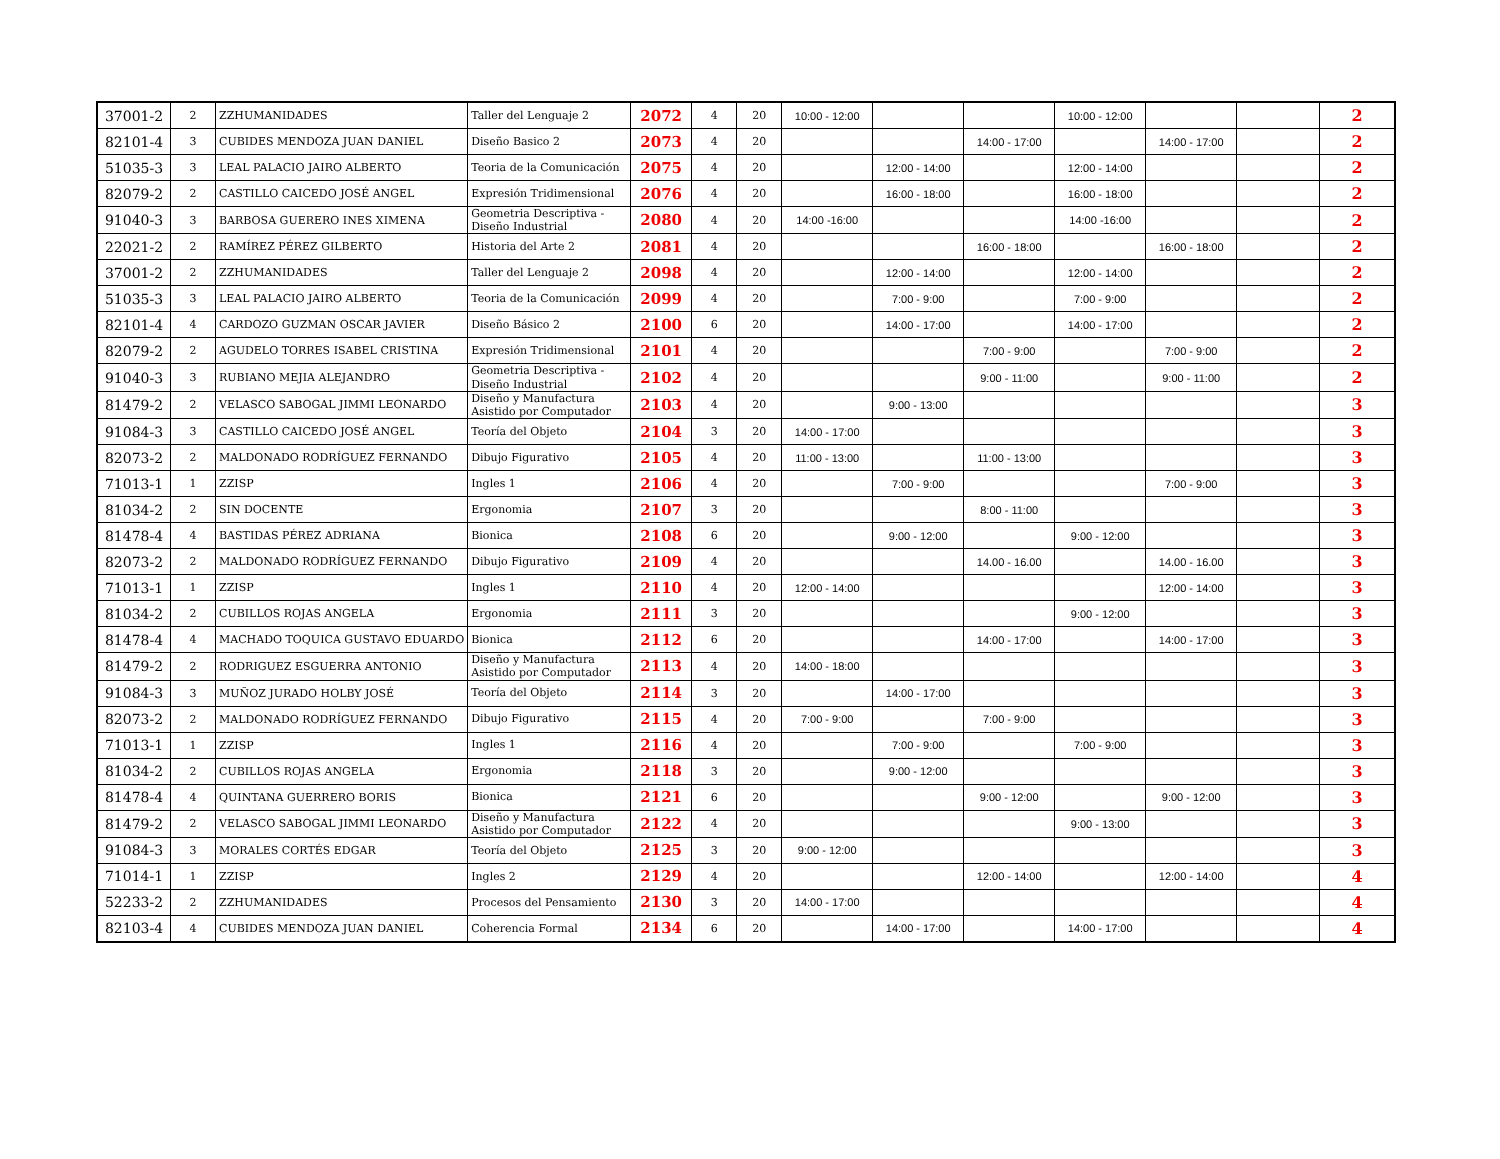| 37001-2 | 2 | ZZHUMANIDADES | Taller del Lenguaje 2 | 2072 | 4 | 20 | 10:00 - 12:00 | | | 10:00 - 12:00 | | | 2 |
| 82101-4 | 3 | CUBIDES MENDOZA JUAN DANIEL | Diseño Basico 2 | 2073 | 4 | 20 | | | 14:00 - 17:00 | | 14:00 - 17:00 | | 2 |
| 51035-3 | 3 | LEAL PALACIO JAIRO ALBERTO | Teoria de la Comunicación | 2075 | 4 | 20 | | 12:00 - 14:00 | | 12:00 - 14:00 | | | 2 |
| 82079-2 | 2 | CASTILLO CAICEDO JOSÉ ANGEL | Expresión Tridimensional | 2076 | 4 | 20 | | 16:00 - 18:00 | | 16:00 - 18:00 | | | 2 |
| 91040-3 | 3 | BARBOSA GUERERO INES XIMENA | Geometria Descriptiva - Diseño Industrial | 2080 | 4 | 20 | 14:00 -16:00 | | | 14:00 -16:00 | | | 2 |
| 22021-2 | 2 | RAMÍREZ PÉREZ GILBERTO | Historia del Arte 2 | 2081 | 4 | 20 | | | 16:00 - 18:00 | | 16:00 - 18:00 | | 2 |
| 37001-2 | 2 | ZZHUMANIDADES | Taller del Lenguaje 2 | 2098 | 4 | 20 | | 12:00 - 14:00 | | 12:00 - 14:00 | | | 2 |
| 51035-3 | 3 | LEAL PALACIO JAIRO ALBERTO | Teoria de la Comunicación | 2099 | 4 | 20 | | 7:00 - 9:00 | | 7:00 - 9:00 | | | 2 |
| 82101-4 | 4 | CARDOZO GUZMAN OSCAR JAVIER | Diseño Básico 2 | 2100 | 6 | 20 | | 14:00 - 17:00 | | 14:00 - 17:00 | | | 2 |
| 82079-2 | 2 | AGUDELO TORRES ISABEL CRISTINA | Expresión Tridimensional | 2101 | 4 | 20 | | | 7:00 - 9:00 | | 7:00 - 9:00 | | 2 |
| 91040-3 | 3 | RUBIANO MEJIA ALEJANDRO | Geometria Descriptiva - Diseño Industrial | 2102 | 4 | 20 | | | 9:00 - 11:00 | | 9:00 - 11:00 | | 2 |
| 81479-2 | 2 | VELASCO SABOGAL JIMMI LEONARDO | Diseño y Manufactura Asistido por Computador | 2103 | 4 | 20 | | 9:00 - 13:00 | | | | | 3 |
| 91084-3 | 3 | CASTILLO CAICEDO JOSÉ ANGEL | Teoría del Objeto | 2104 | 3 | 20 | 14:00 - 17:00 | | | | | | 3 |
| 82073-2 | 2 | MALDONADO RODRÍGUEZ FERNANDO | Dibujo Figurativo | 2105 | 4 | 20 | 11:00 - 13:00 | | 11:00 - 13:00 | | | | 3 |
| 71013-1 | 1 | ZZISP | Ingles 1 | 2106 | 4 | 20 | | 7:00 - 9:00 | | | 7:00 - 9:00 | | 3 |
| 81034-2 | 2 | SIN DOCENTE | Ergonomia | 2107 | 3 | 20 | | | 8:00 - 11:00 | | | | 3 |
| 81478-4 | 4 | BASTIDAS PÉREZ ADRIANA | Bionica | 2108 | 6 | 20 | | 9:00 - 12:00 | | 9:00 - 12:00 | | | 3 |
| 82073-2 | 2 | MALDONADO RODRÍGUEZ FERNANDO | Dibujo Figurativo | 2109 | 4 | 20 | | | 14.00 - 16.00 | | 14.00 - 16.00 | | 3 |
| 71013-1 | 1 | ZZISP | Ingles 1 | 2110 | 4 | 20 | 12:00 - 14:00 | | | | 12:00 - 14:00 | | 3 |
| 81034-2 | 2 | CUBILLOS ROJAS ANGELA | Ergonomia | 2111 | 3 | 20 | | | | 9:00 - 12:00 | | | 3 |
| 81478-4 | 4 | MACHADO TOQUICA GUSTAVO EDUARDO | Bionica | 2112 | 6 | 20 | | | 14:00 - 17:00 | | 14:00 - 17:00 | | 3 |
| 81479-2 | 2 | RODRIGUEZ ESGUERRA ANTONIO | Diseño y Manufactura Asistido por Computador | 2113 | 4 | 20 | 14:00 - 18:00 | | | | | | 3 |
| 91084-3 | 3 | MUÑOZ JURADO HOLBY JOSÉ | Teoría del Objeto | 2114 | 3 | 20 | | 14:00 - 17:00 | | | | | 3 |
| 82073-2 | 2 | MALDONADO RODRÍGUEZ FERNANDO | Dibujo Figurativo | 2115 | 4 | 20 | 7:00 - 9:00 | | 7:00 - 9:00 | | | | 3 |
| 71013-1 | 1 | ZZISP | Ingles 1 | 2116 | 4 | 20 | | 7:00 - 9:00 | | 7:00 - 9:00 | | | 3 |
| 81034-2 | 2 | CUBILLOS ROJAS ANGELA | Ergonomia | 2118 | 3 | 20 | | 9:00 - 12:00 | | | | | 3 |
| 81478-4 | 4 | QUINTANA GUERRERO BORIS | Bionica | 2121 | 6 | 20 | | | 9:00 - 12:00 | | 9:00 - 12:00 | | 3 |
| 81479-2 | 2 | VELASCO SABOGAL JIMMI LEONARDO | Diseño y Manufactura Asistido por Computador | 2122 | 4 | 20 | | | | 9:00 - 13:00 | | | 3 |
| 91084-3 | 3 | MORALES CORTÉS EDGAR | Teoría del Objeto | 2125 | 3 | 20 | 9:00 - 12:00 | | | | | | 3 |
| 71014-1 | 1 | ZZISP | Ingles 2 | 2129 | 4 | 20 | | | 12:00 - 14:00 | | 12:00 - 14:00 | | 4 |
| 52233-2 | 2 | ZZHUMANIDADES | Procesos del Pensamiento | 2130 | 3 | 20 | 14:00 - 17:00 | | | | | | 4 |
| 82103-4 | 4 | CUBIDES MENDOZA JUAN DANIEL | Coherencia Formal | 2134 | 6 | 20 | | 14:00 - 17:00 | | 14:00 - 17:00 | | | 4 |